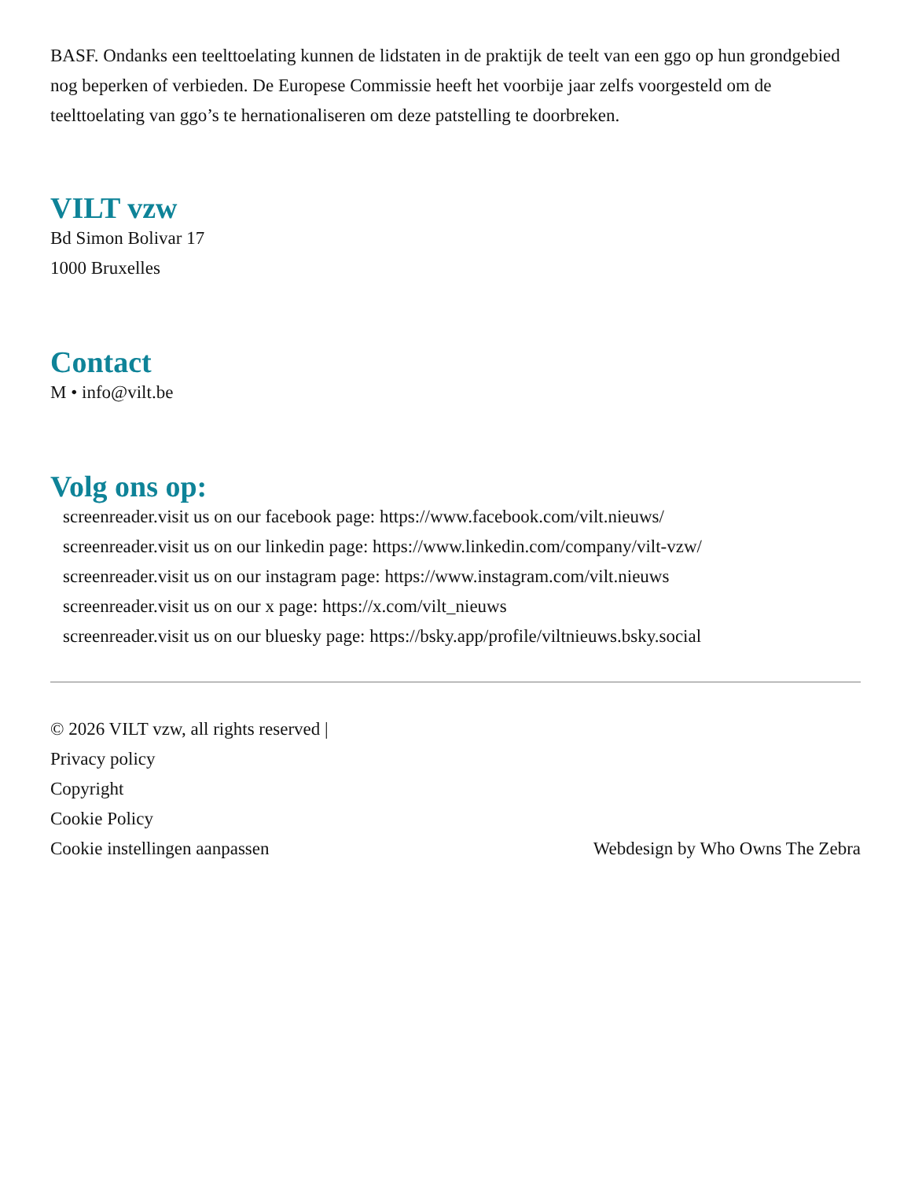BASF. Ondanks een teelttoelating kunnen de lidstaten in de praktijk de teelt van een ggo op hun grondgebied nog beperken of verbieden. De Europese Commissie heeft het voorbije jaar zelfs voorgesteld om de teelttoelating van ggo’s te hernationaliseren om deze patstelling te doorbreken.
VILT vzw
Bd Simon Bolivar 17
1000 Bruxelles
Contact
M • info@vilt.be
Volg ons op:
screenreader.visit us on our facebook page: https://www.facebook.com/vilt.nieuws/
screenreader.visit us on our linkedin page: https://www.linkedin.com/company/vilt-vzw/
screenreader.visit us on our instagram page: https://www.instagram.com/vilt.nieuws
screenreader.visit us on our x page: https://x.com/vilt_nieuws
screenreader.visit us on our bluesky page: https://bsky.app/profile/viltnieuws.bsky.social
© 2026 VILT vzw, all rights reserved |
Privacy policy
Copyright
Cookie Policy
Cookie instellingen aanpassen
Webdesign by Who Owns The Zebra